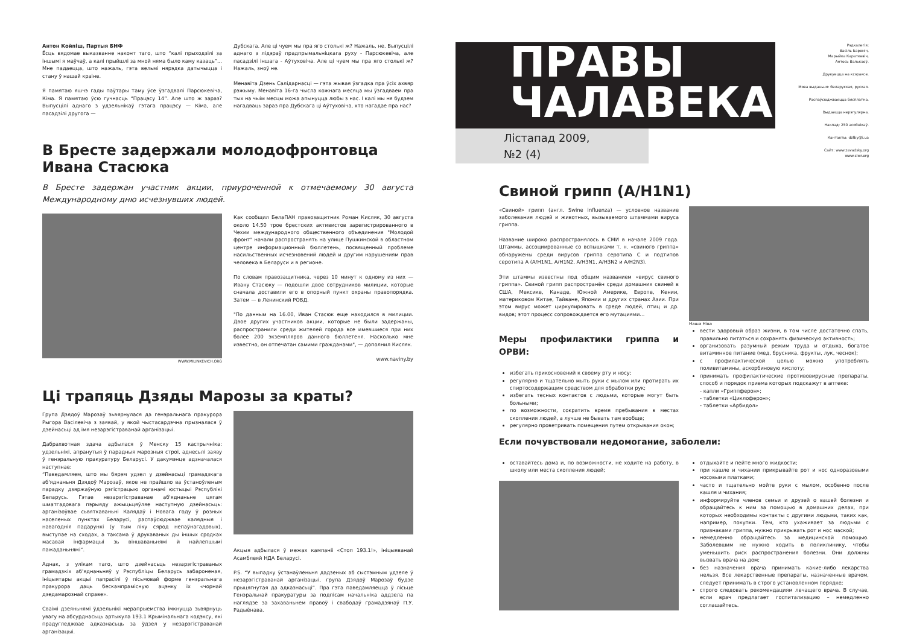Антон Койпіш, Партыя БНФ
Ёсць вядомае выказванне наконт таго, што “калі прыходзілі за іншымі я маўчаў, а калі прыйшлі за мной няма было каму казаць”... Мне падаецца, што нажаль, гэта вельмі нярэдка датычыцца і стану ў нашай краіне.
Я памятаю яшчэ гады паўтары таму ўсе ўзгадвалі Парсюкевіча, Кіма. Я памятаю ўсю гучнасць “Працэсу 14”. Але што ж зараз? Выпусцілі аднаго з удзельнікаў гэтага працэсу — Кіма, але пасадзілі другога —
Дубскага. Але ці чуем мы пра яго столькі ж? Нажаль, не. Выпусцілі аднаго з лідэраў прадпрымальніцкага руху - Парсюкевіча, але пасадзілі іншага - Аўтуховіча. Але ці чуем мы пра яго столькі ж? Нажаль, зноў не.
Менавіта Дзень Салідарнасці — гэта жывая ўзгадка пра ўсіх ахвяр рэжыму. Менавіта 16-га чысла кожнага месяца мы ўзгадваем пра тых на чыім месцы можа апынуцца любы з нас. І калі мы ня будзем нагадваць зараз пра Дубскага ці Аўтуховіча, хто нагадае пра нас?
В Бресте задержали молодофронтовца Ивана Стасюка
В Бресте задержан участник акции, приуроченной к отмечаемому 30 августа Международному дню исчезнувших людей.
WWW.MILINKEVICH.ORG
Как сообщил БелаПАН правозащитник Роман Кисляк, 30 августа около 14.50 трое брестских активистов зарегистрированного в Чехии международного общественного объединения "Молодой фронт" начали распространять на улице Пушкинской в областном центре информационный бюллетень, посвященный проблеме насильственных исчезновений людей и другим нарушениям прав человека в Беларуси и в регионе.
По словам правозащитника, через 10 минут к одному из них — Ивану Стасюку — подошли двое сотрудников милиции, которые сначала доставили его в опорный пункт охраны правопорядка. Затем — в Ленинский РОВД.
"По данным на 16.00, Иван Стасюк еще находился в милиции. Двое других участников акции, которые не были задержаны, распространили среди жителей города все имевшиеся при них более 200 экземпляров данного бюллетеня. Насколько мне известно, он отпечатан самими гражданами", — дополнил Кисляк.
www.naviny.by
Ці трапяць Дзяды Марозы за краты?
Група Дзядоў Марозаў зьвярнулася да генэральнага пракурора Рыгора Васілевіча з заявай, у якой чыстасардэчна прызналася ў дзейнасьці ад імя незарэгістраванай арганізацыі.
Дабрахвотная здача адбылася ў Менску 15 кастрычніка: удзельнікі, апранутыя ў парадныя марозныя строі, аднесьлі заяву ў генэральную пракуратуру Беларусі. У дакумэнце адзначалася наступнае:
“Паведамляем, што мы бярэм удзел у дзейнасьці грамадзкага аб'яднаньня Дзядоў Марозаў, якое не прайшло ва ўстаноўленым парадку дзяржаўную рэгістрацыю органамі юстыцыі Рэспублікі Беларусь. Гэтае незарэгістраванае аб'яднаньне цягам шматгадовага пэрыяду ажыцьцяўляе наступную дзейнасьць: арганізоўвае сьвяткаваньні Калядаў і Новага году ў розных населеных пунктах Беларусі, распаўсюджвае калядныя і навагоднія падарункі (у тым ліку сярод непаўнагадовых), выступае на сходах, а таксама ў друкаваных ды іншых сродках масавай інфармацыі зь віншаваньнямі й найлепшымі пажаданьнямі”.
Аднак, з улікам таго, што дзейнасьць незарэгістраваных грамадзкіх аб'яднаньняў у Рэспубліцы Беларусь забароненая, ініцыятары акцыі папрасілі ў пісьмовай форме генэральнага пракурора даць бескампрамісную ацэнку іх «чорнай дзедамарознай справе».
Сваімі дзеяньнямі ўдзельнікі мерапрыемства імкнуцца зьвярнуць увагу на абсурднасьць артыкула 193.1 Крымінальнага кодэксу, які прадугледжвае адказнасьць за ўдзел у незарэгістраванай арганізацыі.
Акцыя адбылася ў межах кампаніі «Стоп 193.1!», ініцыяванай Асамблеяй НДА Беларусі.
P.S. “У выпадку ўстанаўленьня дадзеных аб сыстэмным удзеле ў незарэгістраванай арганізацыі, група Дзядоў Марозаў будзе прыцягнутая да адказнасьці”. Пра гэта паведамляецца ў лісьце Генэральнай пракуратуры за подпісам начальніка аддзела па наглядзе за захаваньнем правоў і свабодаў грамадзянаў П.У. Радыёнава.
ПРАВЫ
ЧАЛАВЕКА
Лістапад 2009, №2 (4)
Рэдкалегія:
Васіль Бароніч,
Марыйка Караткевіч,
Антось Валькаоў.
Друкуецца на ксэраксе.
Мова выданьня: беларуская, руская.
Распаўсюджваецца бясплатна.
Выдаецца нерэгулярна.
Наклад: 250 асобнікаў.
Кантакты: dzfby@i.ua
Сайт: www.zavadsky.org
www.ciwr.org
Свиной грипп (A/H1N1)
«Свиной» грипп (англ. Swine influenza) — условное название заболевания людей и животных, вызываемого штаммами вируса гриппа.
Название широко распространялось в СМИ в начале 2009 года. Штаммы, ассоциированные со вспышками т. н. «свиного гриппа» обнаружены среди вирусов гриппа серотипа C и подтипов серотипа A (A/H1N1, A/H1N2, A/H3N1, A/H3N2 и A/H2N3).
Эти штаммы известны под общим названием «вирус свиного гриппа». Свиной грипп распространён среди домашних свиней в США, Мексике, Канаде, Южной Америке, Европе, Кении, материковом Китае, Тайване, Японии и других странах Азии. При этом вирус может циркулировать в среде людей, птиц и др. видов; этот процесс сопровождается его мутациями...
Наша Ніва
Меры профилактики гриппа и ОРВИ:
избегать прикосновений к своему рту и носу;
регулярно и тщательно мыть руки с мылом или протирать их спиртосодержащим средством для обработки рук;
избегать тесных контактов с людьми, которые могут быть больными;
по возможности, сократить время пребывания в местах скопления людей, а лучше не бывать там вообще;
регулярно проветривать помещения путем открывания окон;
вести здоровый образ жизни, в том числе достаточно спать, правильно питаться и сохранять физическую активность;
организовать разумный режим труда и отдыха, богатое витаминное питание (мед, брусника, фрукты, лук, чеснок);
с профилактической целью можно употреблять поливитамины, аскорбиновую кислоту;
принимать профилактические противовирусные препараты, способ и порядок приема которых подскажут в аптеке:
- капли «Гриппферон»;
- таблетки «Циклоферон»;
- таблетки «Арбидол»
Если почувствовали недомогание, заболели:
оставайтесь дома и, по возможности, не ходите на работу, в школу или места скопления людей;
отдыхайте и пейте много жидкости;
при кашле и чихании прикрывайте рот и нос одноразовыми носовыми платками;
часто и тщательно мойте руки с мылом, особенно после кашля и чихания;
информируйте членов семьи и друзей о вашей болезни и обращайтесь к ним за помощью в домашних делах, при которых необходимы контакты с другими людьми, таких как, например, покупки. Тем, кто ухаживает за людьми с признаками гриппа, нужно прикрывать рот и нос маской;
немедленно обращайтесь за медицинской помощью. Заболевшим не нужно ходить в поликлинику, чтобы уменьшить риск распространения болезни. Они должны вызвать врача на дом;
без назначения врача принимать какие-либо лекарства нельзя. Все лекарственные препараты, назначенные врачом, следует принимать в строго установленном порядке;
строго следовать рекомендациям лечащего врача. В случае, если врач предлагает госпитализацию – немедленно соглашайтесь.